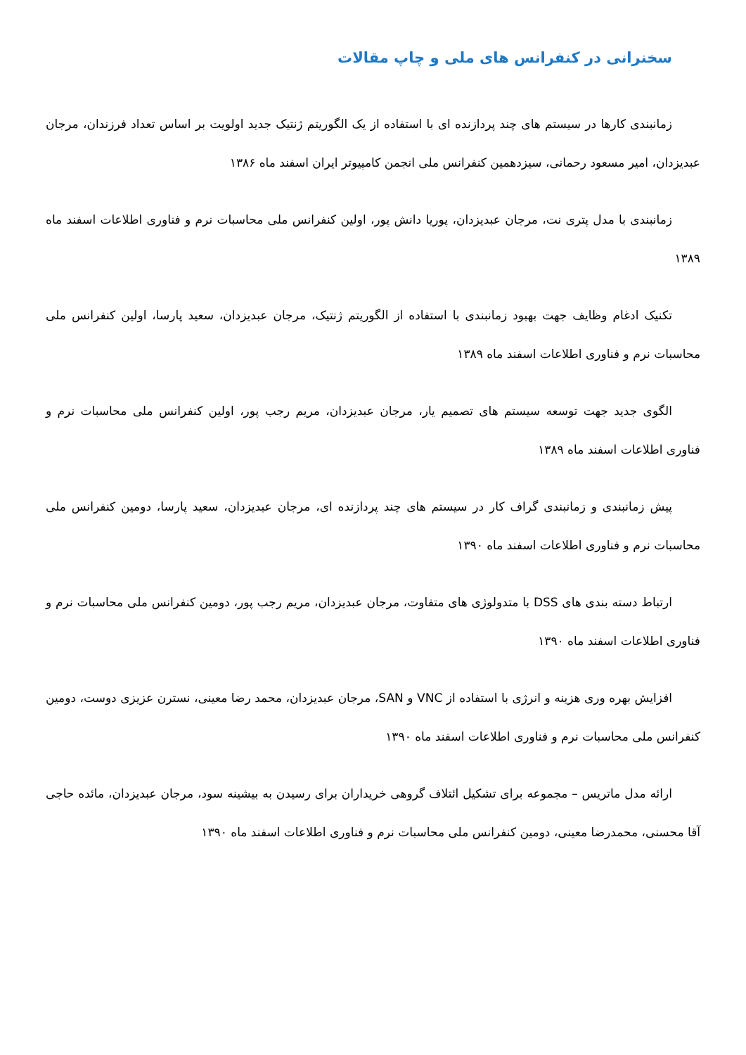سخنرانی در کنفرانس های ملی و چاپ مقالات
زمانبندی کارها در سیستم های چند پردازنده ای با استفاده از یک الگوریتم ژنتیک جدید اولویت بر اساس تعداد فرزندان، مرجان عبدیزدان، امیر مسعود رحمانی، سیزدهمین کنفرانس ملی انجمن کامپیوتر ایران اسفند ماه ۱۳۸۶
زمانبندی با مدل پتری نت، مرجان عبدیزدان، پوریا دانش پور، اولین کنفرانس ملی محاسبات نرم و فناوری اطلاعات اسفند ماه ۱۳۸۹
تکنیک ادغام وظایف جهت بهبود زمانبندی با استفاده از الگوریتم ژنتیک، مرجان عبدیزدان، سعید پارسا، اولین کنفرانس ملی محاسبات نرم و فناوری اطلاعات اسفند ماه ۱۳۸۹
الگوی جدید جهت توسعه سیستم های تصمیم یار، مرجان عبدیزدان، مریم رجب پور، اولین کنفرانس ملی محاسبات نرم و فناوری اطلاعات اسفند ماه ۱۳۸۹
پیش زمانبندی و زمانبندی گراف کار در سیستم های چند پردازنده ای، مرجان عبدیزدان، سعید پارسا، دومین کنفرانس ملی محاسبات نرم و فناوری اطلاعات اسفند ماه ۱۳۹۰
ارتباط دسته بندی های DSS با متدولوژی های متفاوت، مرجان عبدیزدان، مریم رجب پور، دومین کنفرانس ملی محاسبات نرم و فناوری اطلاعات اسفند ماه ۱۳۹۰
افزایش بهره وری هزینه و انرژی با استفاده از VNC و SAN، مرجان عبدیزدان، محمد رضا معینی، نسترن عزیزی دوست، دومین کنفرانس ملی محاسبات نرم و فناوری اطلاعات اسفند ماه ۱۳۹۰
ارائه مدل ماتریس – مجموعه برای تشکیل ائتلاف گروهی خریداران برای رسیدن به بیشینه سود، مرجان عبدیزدان، مائده حاجی آقا محسنی، محمدرضا معینی، دومین کنفرانس ملی محاسبات نرم و فناوری اطلاعات اسفند ماه ۱۳۹۰